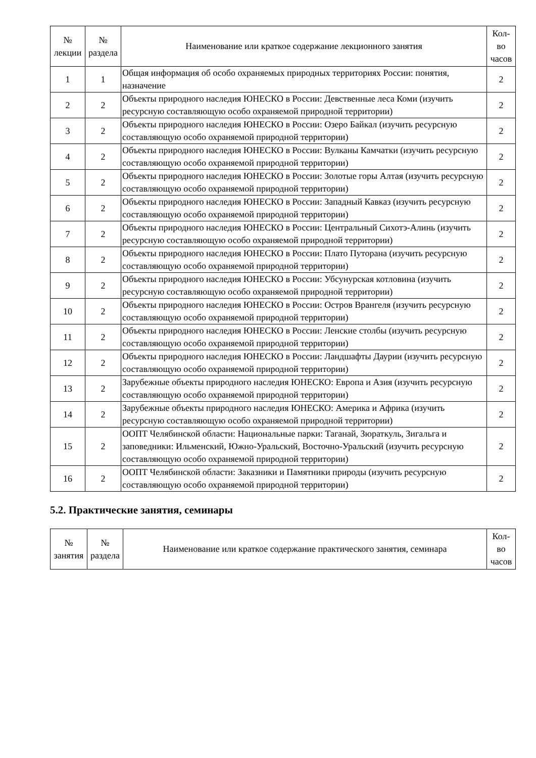| № лекции | № раздела | Наименование или краткое содержание лекционного занятия | Кол- во часов |
| --- | --- | --- | --- |
| 1 | 1 | Общая информация об особо охраняемых природных территориях России: понятия, назначение | 2 |
| 2 | 2 | Объекты природного наследия ЮНЕСКО в России: Девственные леса Коми (изучить ресурсную составляющую особо охраняемой природной территории) | 2 |
| 3 | 2 | Объекты природного наследия ЮНЕСКО в России: Озеро Байкал (изучить ресурсную составляющую особо охраняемой природной территории) | 2 |
| 4 | 2 | Объекты природного наследия ЮНЕСКО в России: Вулканы Камчатки (изучить ресурсную составляющую особо охраняемой природной территории) | 2 |
| 5 | 2 | Объекты природного наследия ЮНЕСКО в России: Золотые горы Алтая (изучить ресурсную составляющую особо охраняемой природной территории) | 2 |
| 6 | 2 | Объекты природного наследия ЮНЕСКО в России: Западный Кавказ (изучить ресурсную составляющую особо охраняемой природной территории) | 2 |
| 7 | 2 | Объекты природного наследия ЮНЕСКО в России: Центральный Сихотэ-Алинь (изучить ресурсную составляющую особо охраняемой природной территории) | 2 |
| 8 | 2 | Объекты природного наследия ЮНЕСКО в России: Плато Путорана (изучить ресурсную составляющую особо охраняемой природной территории) | 2 |
| 9 | 2 | Объекты природного наследия ЮНЕСКО в России: Убсунурская котловина (изучить ресурсную составляющую особо охраняемой природной территории) | 2 |
| 10 | 2 | Объекты природного наследия ЮНЕСКО в России: Остров Врангеля (изучить ресурсную составляющую особо охраняемой природной территории) | 2 |
| 11 | 2 | Объекты природного наследия ЮНЕСКО в России: Ленские столбы (изучить ресурсную составляющую особо охраняемой природной территории) | 2 |
| 12 | 2 | Объекты природного наследия ЮНЕСКО в России: Ландшафты Даурии (изучить ресурсную составляющую особо охраняемой природной территории) | 2 |
| 13 | 2 | Зарубежные объекты природного наследия ЮНЕСКО: Европа и Азия (изучить ресурсную составляющую особо охраняемой природной территории) | 2 |
| 14 | 2 | Зарубежные объекты природного наследия ЮНЕСКО: Америка и Африка (изучить ресурсную составляющую особо охраняемой природной территории) | 2 |
| 15 | 2 | ООПТ Челябинской области: Национальные парки: Таганай, Зюраткуль, Зигальга и заповедники: Ильменский, Южно-Уральский, Восточно-Уральский (изучить ресурсную составляющую особо охраняемой природной территории) | 2 |
| 16 | 2 | ООПТ Челябинской области: Заказники и Памятники природы (изучить ресурсную составляющую особо охраняемой природной территории) | 2 |
5.2. Практические занятия, семинары
| № занятия | № раздела | Наименование или краткое содержание практического занятия, семинара | Кол- во часов |
| --- | --- | --- | --- |